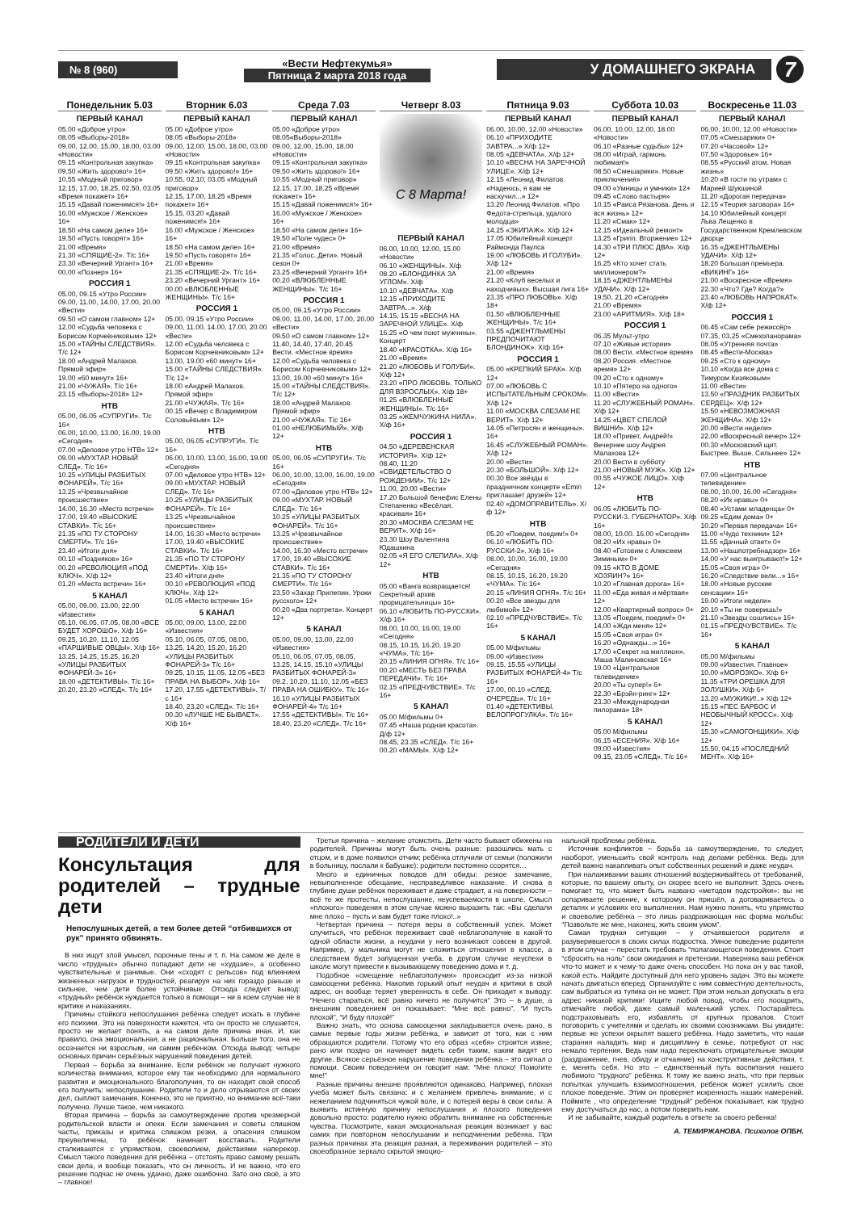№ 8 (960)
«Вести Нефтекумья»
Пятница 2 марта 2018 года
У ДОМАШНЕГО ЭКРАНА
7
Понедельник 5.03
ПЕРВЫЙ КАНАЛ
05.00 «Доброе утро»
08.05 «Выборы-2018»
09.00, 12.00, 15.00, 18.00, 03.00 «Новости»
09.15 «Контрольная закупка»
09.50 «Жить здорово!» 16+
10.55 «Модный приговор»
12.15, 17.00, 18.25, 02.50, 03.05 «Время покажет» 16+
15.15 «Давай поженимся!» 16+
16.00 «Мужское / Женское» 16+
18.50 «На самом деле» 16+
19.50 «Пусть говорят» 16+
21.00 «Время»
21.30 «СПЯЩИЕ-2». Т/с 16+
23.30 «Вечерний Ургант» 16+
00.00 «Познер» 16+
РОССИЯ 1
05.00, 09.15 «Утро России»
09.00, 11.00, 14.00, 17.00, 20.00 «Вести»
09.50 «О самом главном» 12+
12.00 «Судьба человека с Борисом Корчевниковым» 12+
15.00 «ТАЙНЫ СЛЕДСТВИЯ». Т/с 12+
18.00 «Андрей Малахов. Прямой эфир»
19.00 «60 минут» 16+
21.00 «ЧУЖАЯ». Т/с 16+
23.15 «Выборы-2018» 12+
НТВ
05.00, 06.05 «СУПРУГИ». Т/с 16+
06.00, 10.00, 13.00, 16.00, 19.00 «Сегодня»
07.00 «Деловое утро НТВ» 12+
09.00 «МУХТАР. НОВЫЙ СЛЕД». Т/с 16+
10.25 «УЛИЦЫ РАЗБИТЫХ ФОНАРЕЙ». Т/с 16+
13.25 «Чрезвычайное происшествие»
14.00, 16.30 «Место встречи»
17.00, 19.40 «ВЫСОКИЕ СТАВКИ». Т/с 16+
21.35 «ПО ТУ СТОРОНУ СМЕРТИ». Т/с 16+
23.40 «Итоги дня»
00.10 «Поздняков» 16+
00.20 «РЕВОЛЮЦИЯ «ПОД КЛЮЧ». Х/ф 12+
01.20 «Место встречи» 16+
5 КАНАЛ
05.00, 09.00, 13.00, 22.00 «Известия»
05.10, 06.05, 07.05, 08.00 «ВСЕ БУДЕТ ХОРОШО». Х/ф 16+
09.25, 10.20, 11.10, 12.05 «ПАРШИВЫЕ ОВЦЫ». Х/ф 16+
13.25, 14.25, 15.25, 16.20 «УЛИЦЫ РАЗБИТЫХ ФОНАРЕЙ-3» 16+
18.00 «ДЕТЕКТИВЫ». Т/с 16+
20.20, 23.20 «СЛЕД». Т/с 16+
Вторник 6.03
ПЕРВЫЙ КАНАЛ
05.00 «Доброе утро»
08.05 «Выборы-2018»
09.00, 12.00, 15.00, 18.00, 03.00 «Новости»
09.15 «Контрольная закупка»
09.50 «Жить здорово!» 16+
10.55, 02.10, 03.05 «Модный приговор»
12.15, 17.00, 18.25 «Время покажет» 16+
15.15, 03.20 «Давай поженимся!» 16+
16.00 «Мужское / Женское» 16+
18.50 «На самом деле» 16+
19.50 «Пусть говорят» 16+
21.00 «Время»
21.35 «СПЯЩИЕ-2». Т/с 16+
23.20 «Вечерний Ургант» 16+
00.00 «ВЛЮБЛЕННЫЕ ЖЕНЩИНЫ». Т/с 16+
РОССИЯ 1
05.00, 09.15 «Утро России» 09.00, 11.00, 14.00, 17.00, 20.00 «Вести»
12.00 «Судьба человека с Борисом Корчевниковым» 12+
13.00, 19.00 «60 минут» 16+
15.00 «ТАЙНЫ СЛЕДСТВИЯ». Т/с 12+
18.00 «Андрей Малахов. Прямой эфир»
21.00 «ЧУЖАЯ». Т/с 16+
00.15 «Вечер с Владимиром Соловьёвым» 12+
НТВ
05.00, 06.05 «СУПРУГИ». Т/с 16+
06.00, 10.00, 13.00, 16.00, 19.00 «Сегодня»
07.00 «Деловое утро НТВ» 12+
09.00 «МУХТАР. НОВЫЙ СЛЕД». Т/с 16+
10.25 «УЛИЦЫ РАЗБИТЫХ ФОНАРЕЙ». Т/с 16+
13.25 «Чрезвычайное происшествие»
14.00, 16.30 «Место встречи»
17.00, 19.40 «ВЫСОКИЕ СТАВКИ». Т/с 16+
21.35 «ПО ТУ СТОРОНУ СМЕРТИ». Х/ф 16+
23.40 «Итоги дня»
00.10 «РЕВОЛЮЦИЯ «ПОД КЛЮЧ». Х/ф 12+
01.05 «Место встречи» 16+
5 КАНАЛ
05.00, 09.00, 13.00, 22.00 «Известия»
05.10, 06.05, 07.05, 08.00, 13.25, 14.20, 15.20, 16.20 «УЛИЦЫ РАЗБИТЫХ ФОНАРЕЙ-3» Т/с 16+
09.25, 10.15, 11.05, 12.05 «БЕЗ ПРАВА НА ВЫБОР». Х/ф 16+
17.20, 17.55 «ДЕТЕКТИВЫ». Т/с 16+
18.40, 23.20 «СЛЕД». Т/с 16+
00.30 «ЛУЧШЕ НЕ БЫВАЕТ». Х/ф 16+
Среда 7.03
ПЕРВЫЙ КАНАЛ
05.00 «Доброе утро»
08.05«Выборы-2018»
09.00, 12.00, 15.00, 18.00 «Новости»
09.15 «Контрольная закупка»
09.50 «Жить здорово!» 16+
10.55 «Модный приговор»
12.15, 17.00, 18.25 «Время покажет» 16+
15.15 «Давай поженимся!» 16+
16.00 «Мужское / Женское» 16+
18.50 «На самом деле» 16+
19.50 «Поле чудес» 0+
21.00 «Время»
21.35 «Голос. Дети». Новый сезон 0+
23.25 «Вечерний Ургант» 16+
00.20 «ВЛЮБЛЕННЫЕ ЖЕНЩИНЫ». Т/с 16+
РОССИЯ 1
05.00, 09.15 «Утро России»
09.00, 11.00, 14.00, 17.00, 20.00 «Вести»
09.50 «О самом главном» 12+
11.40, 14.40, 17.40, 20.45 Вести. «Местное время»
12.00 «Судьба человека с Борисом Корчевниковым» 12+
13.00, 19.00 «60 минут» 16+
15.00 «ТАЙНЫ СЛЕДСТВИЯ». Т/с 12+
18.00 «Андрей Малахов. Прямой эфир»
21.00 «ЧУЖАЯ». Т/с 16+
01.00 «НЕЛЮБИМЫЙ». Х/ф 12+
НТВ
05.00, 06.05 «СУПРУГИ». Т/с 16+
06.00, 10.00, 13.00, 16.00, 19.00 «Сегодня»
07.00 «Деловое утро НТВ» 12+
09.00 «МУХТАР. НОВЫЙ СЛЕД». Т/с 16+
10.25 «УЛИЦЫ РАЗБИТЫХ ФОНАРЕЙ». Т/с 16+
13.25 «Чрезвычайное происшествие»
14.00, 16.30 «Место встречи»
17.00, 19.40 «ВЫСОКИЕ СТАВКИ». Т/с 16+
21.35 «ПО ТУ СТОРОНУ СМЕРТИ». Т/с 16+
23.50 «Захар Прилепин. Уроки русского» 12+
00.20 «Два портрета». Концерт 12+
5 КАНАЛ
05.00, 09.00, 13.00, 22.00 «Известия»
05.10, 06.05, 07.05, 08.05, 13.25, 14.15, 15.10 «УЛИЦЫ РАЗБИТЫХ ФОНАРЕЙ-3»
09.2, 10.20, 11.10, 12.05 «БЕЗ ПРАВА НА ОШИБКУ». Т/с 16+
16.10 «УЛИЦЫ РАЗБИТЫХ ФОНАРЕЙ-4» Т/с 16+
17.55 «ДЕТЕКТИВЫ». Т/с 16+
18.40, 23.20 «СЛЕД». Т/с 16+
Четверг 8.03
С 8 Марта!
ПЕРВЫЙ КАНАЛ
06.00, 10.00, 12.00, 15.00 «Новости»
06.10 «ЖЕНЩИНЫ». Х/ф
08.20 «БЛОНДИНКА ЗА УГЛОМ». Х/ф
10.10 «ДЕВЧАТА». Х/ф
12.15 «ПРИХОДИТЕ ЗАВТРА...». Х/ф
14.15, 15.15 «ВЕСНА НА ЗАРЕЧНОЙ УЛИЦЕ». Х/ф
16.25 «О чем поют мужчины». Концерт
18.40 «КРАСОТКА». Х/ф 16+
21.00 «Время»
21.20 «ЛЮБОВЬ И ГОЛУБИ». Х/ф 12+
23.20 «ПРО ЛЮБОВЬ. ТОЛЬКО ДЛЯ ВЗРОСЛЫХ». Х/ф 18+
01.25 «ВЛЮБЛЕННЫЕ ЖЕНЩИНЫ». Т/с 16+
03.25 «ЖЕМЧУЖИНА НИЛА». Х/ф 16+
РОССИЯ 1
04.50 «ДЕРЕВЕНСКАЯ ИСТОРИЯ». Х/ф 12+
08.40, 11.20 «СВИДЕТЕЛЬСТВО О РОЖДЕНИИ». Т/с 12+
11.00, 20.00 «Вести»
17.20 Большой бенефис Елены Степаненко «Весёлая, красивая» 16+
20.30 «МОСКВА СЛЕЗАМ НЕ ВЕРИТ». Х/ф 16+
23.30 Шоу Валентина Юдашкина
02.05 «Я ЕГО СЛЕПИЛА». Х/ф 12+
НТВ
05.00 «Ванга возвращается! Секретный архив прорицательницы» 16+
06.10 «ЛЮБИТЬ ПО-РУССКИ». Х/ф 16+
08.00, 10.00, 16.00, 19.00 «Сегодня»
08.15, 10.15, 16.20, 19.20 «ЧУМА». Т/с 16+
20.15 «ЛИНИЯ ОГНЯ». Т/с 16+
00.20 «МЕСТЬ БЕЗ ПРАВА ПЕРЕДАЧИ». Т/с 16+
02.15 «ПРЕДЧУВСТВИЕ». Т/с 16+
5 КАНАЛ
05.00 М/фильмы 0+
07.45 «Наша родная красота». Д/ф 12+
08.45, 23.35 «СЛЕД». Т/с 16+
00.20 «МАМЫ». Х/ф 12+
Пятница 9.03
ПЕРВЫЙ КАНАЛ
06.00, 10.00, 12.00 «Новости»
06.10 «ПРИХОДИТЕ ЗАВТРА...» Х/ф 12+
08.05 «ДЕВЧАТА». Х/ф 12+
10.10 «ВЕСНА НА ЗАРЕЧНОЙ УЛИЦЕ». Х/ф 12+
12.15 «Леонид Филатов. «Надеюсь, я вам не наскучил...» 12+
13.20 Леонид Филатов. «Про Федота-стрельца, удалого молодца»
14.25 «ЭКИПАЖ». Х/ф 12+
17.05 Юбилейный концерт Раймонда Паулса
19.00 «ЛЮБОВЬ И ГОЛУБИ». Х/ф 12+
21.00 «Время»
21.20 «Клуб веселых и находчивых». Высшая лига 16+
23.35 «ПРО ЛЮБОВЬ». Х/ф 18+
01.50 «ВЛЮБЛЕННЫЕ ЖЕНЩИНЫ». Т/с 16+
03.55 «ДЖЕНТЛЬМЕНЫ ПРЕДПОЧИТАЮТ БЛОНДИНОК». Х/ф 16+
РОССИЯ 1
05.00 «КРЕПКИЙ БРАК». Х/ф 12+
07.00 «ЛЮБОВЬ С ИСПЫТАТЕЛЬНЫМ СРОКОМ». Х/ф 12+
11.00 «МОСКВА СЛЕЗАМ НЕ ВЕРИТ». Х/ф 12+
14.05 «Петросян и женщины». 16+
16.45 «СЛУЖЕБНЫЙ РОМАН». Х/ф 12+
20.00 «Вести»
20.30 «БОЛЬШОЙ». Х/ф 12+
00.30 Все звёзды в праздничном концерте «Emin приглашает друзей» 12+
02.40 «ДОМОПРАВИТЕЛЬ». Х/ф 12+
НТВ
05.20 «Поедем, поедим!» 0+
06.10 «ЛЮБИТЬ ПО-РУССКИ-2». Х/ф 16+
08.00, 10.00, 16.00, 19.00 «Сегодня»
08.15, 10.15, 16.20, 19.20 «ЧУМА». Т/с 16+
20.15 «ЛИНИЯ ОГНЯ». Т/с 16+
00.20 «Все звезды для любимой» 12+
02.10 «ПРЕДЧУВСТВИЕ». Т/с 16+
5 КАНАЛ
05.00 М/фильмы
09.00 «Известия»
09.15, 15.55 «УЛИЦЫ РАЗБИТЫХ ФОНАРЕЙ-4» Т/с 16+
17.00, 00.10 «СЛЕД. ОЧЕРЕДЬ». Т/с 16+
01.40 «ДЕТЕКТИВЫ. ВЕЛОПРОГУЛКА». Т/с 16+
Суббота 10.03
ПЕРВЫЙ КАНАЛ
06.00, 10.00, 12.00, 18.00 «Новости»
06.10 «Разные судьбы» 12+
08.00 «Играй, гармонь любимая!»
08.50 «Смешарики». Новые приключения»
09.00 «Умницы и умники» 12+
09.45 «Слово пастыря»
10.15 «Раиса Рязанова. День и вся жизнь» 12+
11.20 «Смак» 12+
12.15 «Идеальный ремонт»
13.25 «Грипп. Вторжение» 12+
14.30 «ТРИ ПЛЮС ДВА». Х/ф 12+
16.25 «Кто хочет стать миллионером?»
18.15 «ДЖЕНТЛЬМЕНЫ УДАЧИ». Х/ф 12+
19.50, 21.20 «Сегодня»
21.00 «Время»
23.00 «АРИТМИЯ». Х/ф 18+
РОССИЯ 1
06.35 Мульт-утро
07.10 «Живые истории»
08.00 Вести. «Местное время»
08.20 Россия. «Местное время» 12+
09.20 «Сто к одному»
10.10 «Пятеро на одного»
11.00 «Вести»
11.20 «СЛУЖЕБНЫЙ РОМАН». Х/ф 12+
14.25 «ЦВЕТ СПЕЛОЙ ВИШНИ». Х/ф 12+
18.00 «Привет, Андрей!» Вечернее шоу Андрея Малахова 12+
20.00 Вести в субботу
21.00 «НОВЫЙ МУЖ». Х/ф 12+
00.55 «ЧУЖОЕ ЛИЦО». Х/ф 12+
НТВ
06.05 «ЛЮБИТЬ ПО-РУССКИ-3. ГУБЕРНАТОР». Х/ф 16+
08.00, 10.00. 16.00 «Сегодня»
08.20 «Их нравы» 0+
08.40 «Готовим с Алексеем Зиминым» 0+
09.15 «КТО В ДОМЕ ХОЗЯИН?» 16+
10.20 «Главная дорога» 16+
11.00 «Еда живая и мёртвая» 12+
12.00 «Квартирный вопрос» 0+
13.05 «Поедем, поедим!» 0+
14.00 «Жди меня» 12+
15.05 «Своя игра» 0+
16.20 «Однажды...» 16+
17.00 «Секрет на миллион». Маша Малиновская 16+
19.00 «Центральное телевидение»
20.00 «Ты супер!» 6+
22.30 «Брэйн-ринг» 12+
23.30 «Международная пилорама» 18+
5 КАНАЛ
05.00 М/фильмы
06.15 «ЕСЕНИЯ». Х/ф 16+
09.00 «Известия»
09.15, 23.05 «СЛЕД». Т/с 16+
Воскресенье 11.03
ПЕРВЫЙ КАНАЛ
06.00, 10.00, 12.00 «Новости»
07.05 «Смешарики» 0+
07.20 «Часовой» 12+
07.50 «Здоровье» 16+
08.55 «Русский атом. Новая жизнь»
10.20 «В гости по утрам» с Марией Шукшиной
11.20 «Дорогая передача»
12.15 «Теория заговора» 16+
14.10 Юбилейный концерт Льва Лещенко в Государственном Кремлевском дворце
16.35 «ДЖЕНТЛЬМЕНЫ УДАЧИ». Х/ф 12+
18.20 Большая премьера. «ВИКИНГ» 16+
21.00 «Воскресное «Время»
22.30 «Что? Где? Когда?»
23.40 «ЛЮБОВЬ НАПРОКАТ». Х/ф 12+
РОССИЯ 1
06.45 «Сам себе режиссёр»
07.35, 03.25 «Смехопанорама»
08.05 «Утренняя почта»
08.45 «Вести-Москва»
09.25 «Сто к одному»
10.10 «Когда все дома с Тимуром Кизяковым»
11.00 «Вести»
13.50 «ПРАЗДНИК РАЗБИТЫХ СЕРДЕЦ». Х/ф 12+
15.50 «НЕВОЗМОЖНАЯ ЖЕНЩИНА». Х/ф 12+
20.00 «Вести недели»
22.00 «Воскресный вечер» 12+
00.30 «Московский щит. Быстрее. Выше. Сильнее» 12+
НТВ
07.00 «Центральное телевидение»
08.00, 10.00, 16.00 «Сегодня»
08.20 «Их нравы» 0+
08.40 «Устами младенца» 0+
09.25 «Едим дома» 0+
10.20 «Первая передача» 16+
11.00 «Чудо техники» 12+
11.55 «Дачный ответ» 0+
13.00 «Нашпотребнадзор» 16+
14.00 «У нас выигрывают!» 12+
15.05 «Своя игра» 0+
16.20 «Следствие вели...» 16+
18.00 «Новые русские сенсации» 16+
19.00 «Итоги недели»
20.10 «Ты не поверишь!»
21.10 «Звезды сошлись» 16+
01.15 «ПРЕДЧУВСТВИЕ». Т/с 16+
5 КАНАЛ
05.00 М/фильмы
09.00 «Известия. Главное»
10.00 «МОРОЗКО». Х/ф 6+
11.35 «ТРИ ОРЕШКА ДЛЯ ЗОЛУШКИ». Х/ф 6+
13.20 «МУЖИКИ!..» Х/ф 12+
15.15 «ПЕС БАРБОС И НЕОБЫЧНЫЙ КРОСС». Х/ф 12+
15.30 «САМОГОНЩИКИ». Х/ф 12+
15.50, 04.15 «ПОСЛЕДНИЙ МЕНТ». Х/ф 16+
РОДИТЕЛИ И ДЕТИ
Консультация для родителей – трудные дети
Непослушных детей, а тем более детей “отбившихся от рук” принято обвинять.
В них ищут злой умысел, порочные гены и т. п. На самом же деле в число «трудных» обычно попадают дети не «худшие», а особенно чувствительные и ранимые. Они «сходят с рельсов» под влиянием жизненных нагрузок и трудностей, реагируя на них гораздо раньше и сильнее, чем дети более устойчивые. Отсюда следует вывод: «трудный» ребёнок нуждается только в помощи – ни в коем случае не в критике и наказаниях.
Причины стойкого непослушания ребёнка следует искать в глубине его психики. Это на поверхности кажется, что он просто не слушается, просто не желает понять, а на самом деле причина иная. И, как правило, она эмоциональная, а не рациональная. Больше того, она не осознается ни взрослым, ни самим ребёнком. Отсюда вывод: четыре основных причин серьёзных нарушений поведения детей.
Первая – борьба за внимание. Если ребёнок не получает нужного количества внимания, которое ему так необходимо для нормального развития и эмоционального благополучия, то он находит свой способ его получить: непослушание. Родители то и дело отрываются от своих дел, сыплют замечания. Конечно, это не приятно, но внимание всё-таки получено. Лучше такое, чем никакого.
Вторая причина – борьба за самоутверждение против чрезмерной родительской власти и опеки. Если замечания и советы слишком часты, приказы и критика слишком резки, а опасения слишком преувеличены, то ребёнок начинает восставать. Родители сталкиваются с упрямством, своеволием, действиями наперекор. Смысл такого поведения для ребёнка – отстоять право самому решать свои дела, и вообще показать, что он личность. И не важно, что его решение подчас не очень удачно, даже ошибочно. Зато оно своё, а это – главное!
Третья причина – желание отомстить. Дети часто бывают обижены на родителей. Причины могут быть очень разные: разошлись мать с отцом, и в доме появился отчим; ребёнка отлучили от семьи (положили в больницу, послали к бабушке); родители постоянно ссорятся…
Много и единичных поводов для обиды: резкое замечание, невыполненное обещание, несправедливое наказание. И снова в глубине души ребёнок переживает и даже страдает, а на поверхности – всё те же протесты, непослушание, неуспеваемости в школе. Смысл «плохого» поведения в этом случае можно выразить так: «Вы сделали мне плохо – пусть и вам будет тоже плохо!..»
Четвертая причина – потеря веры в собственный успех. Может случиться, что ребёнок переживает своё неблагополучие в какой-то одной области жизни, а неудачи у него возникают совсем в другой. Например, у мальчика могут не сложиться отношения в классе, а следствием будет запущенная учеба, в другом случае неуспехи в школе могут привести к вызывающему поведению дома и т. д.
Подобное «смещение неблагополучия» происходит из-за низкой самооценки ребёнка. Накопив горький опыт неудач и критики в свой адрес, он вообще теряет уверенность в себе. Он приходит к выводу: “Нечего стараться, всё равно ничего не получится” Это – в душе, а внешним поведением он показывает: “Мне всё равно”, “И пусть плохой”, “И буду плохой!”
Важно знать, что основа самооценки закладывается очень рано, в самые первые годы жизни ребёнка, и зависит от того, как с ним обращаются родители. Потому что его образ «себя» строится извне; рано или поздно он начинает видеть себя таким, каким видят его другие. Всякое серьёзное нарушение поведения ребёнка – это сигнал о помощи. Своим поведением он говорит нам: “Мне плохо! Помогите мне!”
Разные причины внешне проявляются одинаково. Например, плохая учеба может быть связана: и с желанием привлечь внимание, и с нежеланием подчиняться чужой воле, и с потерей веры в свои силы. А выявить истинную причину непослушания и плохого поведения довольно просто: родителю нужно обратить внимание на собственные чувства. Посмотрите, какая эмоциональная реакция возникает у вас самих при повторном непослушании и неподчинении ребёнка. При разных причинах эта реакция разная, а переживания родителей – это своеобразное зеркало скрытой эмоцио-
нальной проблемы ребёнка.
Источник конфликтов – борьба за самоутверждение, то следует, наоборот, уменьшить свой контроль над делами ребёнка. Ведь для детей важно накапливать опыт собственных решений и даже неудач.
При налаживании ваших отношений воздерживайтесь от требований, которые, по вашему опыту, он скорее всего не выполнит. Здесь очень помогает то, что может быть названо «методом подстройки»: вы не оспариваете решение, к которому он пришёл, а договариваетесь о деталях и условиях его выполнения. Нам нужно понять, что упрямство и своеволие ребёнка – это лишь раздражающая нас форма мольбы: “Позвольте же мне, наконец, жить своим умом”.
Самая трудная ситуация – у отчаявшегося родителя и разуверившегося в своих силах подростка. Умное поведение родителя в этом случае – перестать требовать “полагающегося поведения. Стоит “сбросить на ноль” свои ожидания и претензии. Наверняка ваш ребёнок что-то может и к чему-то даже очень способен. Но пока он у вас такой, какой есть. Найдите доступный для него уровень задач. Это вы можете начать двигаться вперед. Организуйте с ним совместную деятельность, сам выбраться из тупика он не может. При этом нельзя допускать в его адрес никакой критики! Ищите любой повод, чтобы его поощрить, отмечайте любой, даже самый маленький успех. Постарайтесь подстраховывать его, избавлять от крупных провалов. Стоит поговорить с учителями и сделать их своими союзниками. Вы увидите: первые же успехи окрылят вашего ребёнка. Надо заметить, что наши старания наладить мир и дисциплину в семье, потребуют от нас немало терпения. Ведь нам надо переключать отрицательные эмоции (раздражение, гнев, обиду и отчаяние) на конструктивные действия, т. е. менять себя. Но это – единственный путь воспитания нашего любимого “трудного” ребёнка. К тому же важно знать, что при первых попытках улучшить взаимоотношения, ребёнок может усилить свое плохое поведение. Этим он проверяет искренность наших намерений. Поймите , что определение “трудный” ребёнок показывает, как трудно ему достучаться до нас, а потом поверить нам.
И не забывайте, каждый родитель в ответе за своего ребенка!
А. ТЕМИРЖАНОВА. Психолог ОПБН.